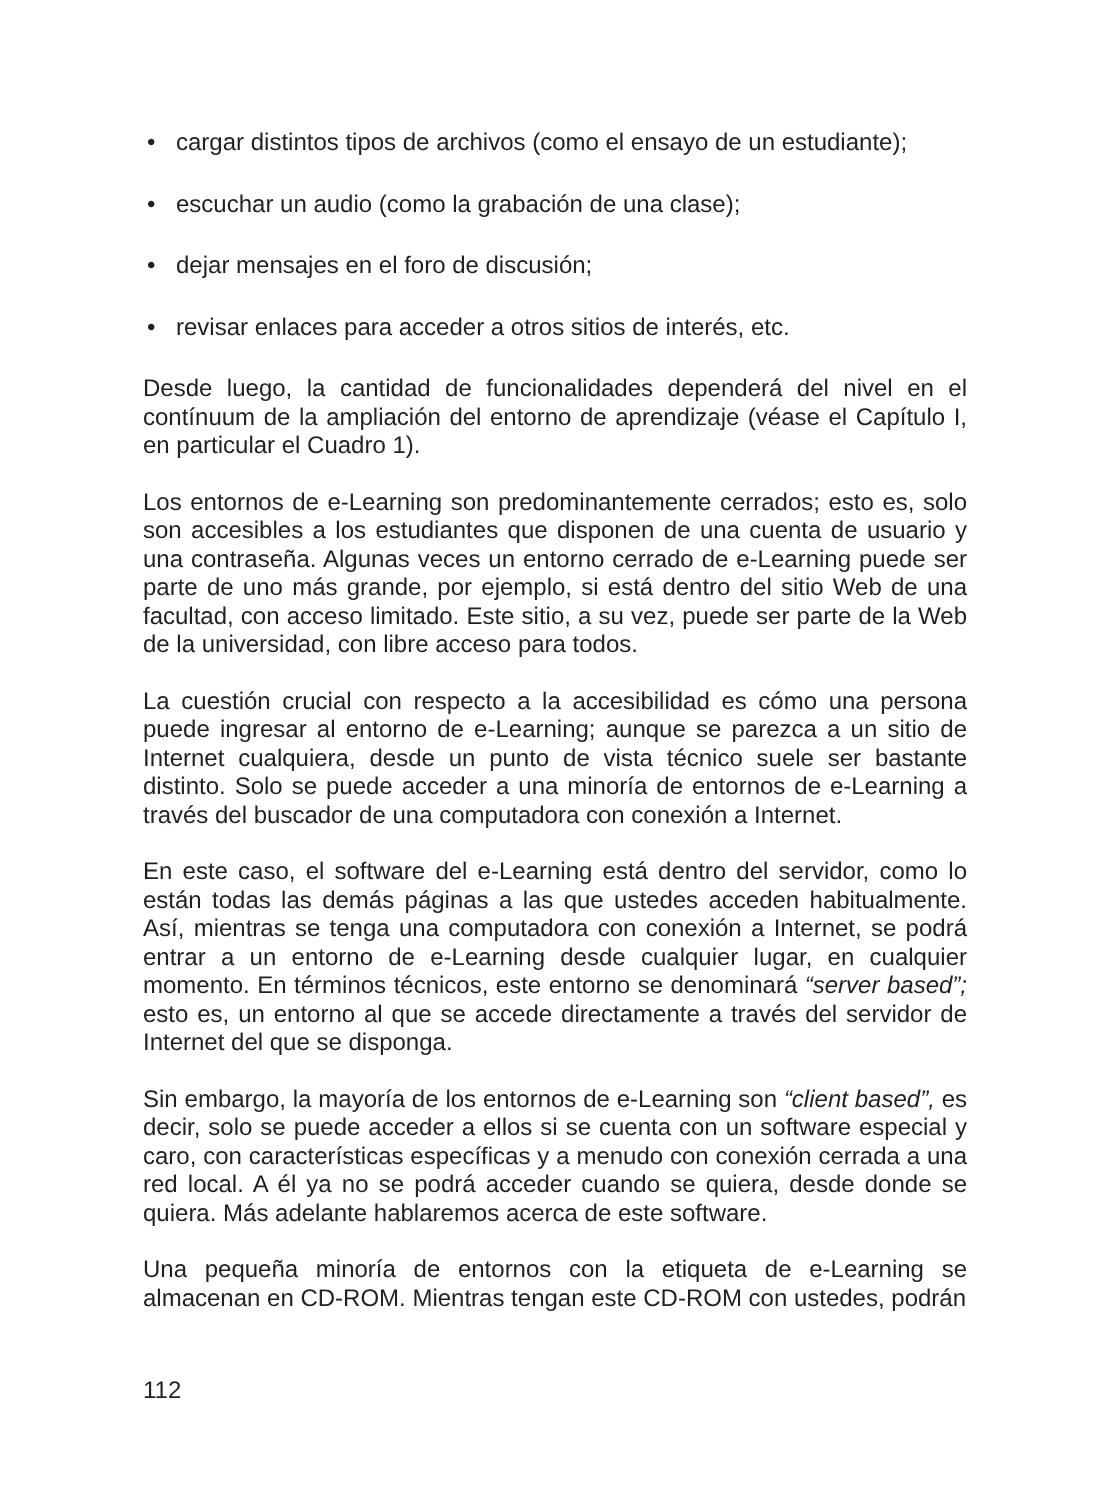• cargar distintos tipos de archivos (como el ensayo de un estudiante);
• escuchar un audio (como la grabación de una clase);
• dejar mensajes en el foro de discusión;
• revisar enlaces para acceder a otros sitios de interés, etc.
Desde luego, la cantidad de funcionalidades dependerá del nivel en el contínuum de la ampliación del entorno de aprendizaje (véase el Capítulo I, en particular el Cuadro 1).
Los entornos de e-Learning son predominantemente cerrados; esto es, solo son accesibles a los estudiantes que disponen de una cuenta de usuario y una contraseña. Algunas veces un entorno cerrado de e-Learning puede ser parte de uno más grande, por ejemplo, si está dentro del sitio Web de una facultad, con acceso limitado. Este sitio, a su vez, puede ser parte de la Web de la universidad, con libre acceso para todos.
La cuestión crucial con respecto a la accesibilidad es cómo una persona puede ingresar al entorno de e-Learning; aunque se parezca a un sitio de Internet cualquiera, desde un punto de vista técnico suele ser bastante distinto. Solo se puede acceder a una minoría de entornos de e-Learning a través del buscador de una computadora con conexión a Internet.
En este caso, el software del e-Learning está dentro del servidor, como lo están todas las demás páginas a las que ustedes acceden habitualmente. Así, mientras se tenga una computadora con conexión a Internet, se podrá entrar a un entorno de e-Learning desde cualquier lugar, en cualquier momento. En términos técnicos, este entorno se denominará “server based”; esto es, un entorno al que se accede directamente a través del servidor de Internet del que se disponga.
Sin embargo, la mayoría de los entornos de e-Learning son “client based”, es decir, solo se puede acceder a ellos si se cuenta con un software especial y caro, con características específicas y a menudo con conexión cerrada a una red local. A él ya no se podrá acceder cuando se quiera, desde donde se quiera. Más adelante hablaremos acerca de este software.
Una pequeña minoría de entornos con la etiqueta de e-Learning se almacenan en CD-ROM. Mientras tengan este CD-ROM con ustedes, podrán
112